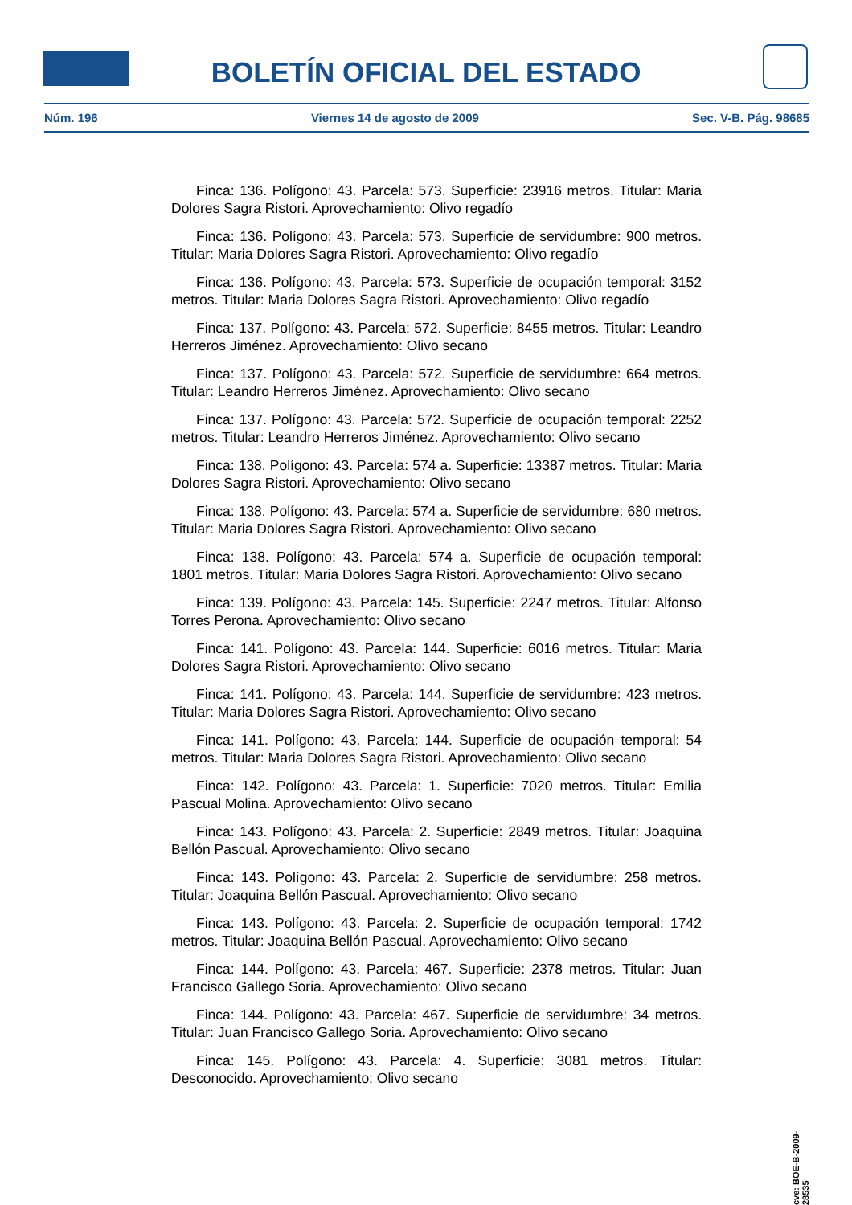BOLETÍN OFICIAL DEL ESTADO
Núm. 196 Viernes 14 de agosto de 2009 Sec. V-B. Pág. 98685
Finca: 136. Polígono: 43. Parcela: 573. Superficie: 23916 metros. Titular: Maria Dolores Sagra Ristori. Aprovechamiento: Olivo regadío
Finca: 136. Polígono: 43. Parcela: 573. Superficie de servidumbre: 900 metros. Titular: Maria Dolores Sagra Ristori. Aprovechamiento: Olivo regadío
Finca: 136. Polígono: 43. Parcela: 573. Superficie de ocupación temporal: 3152 metros. Titular: Maria Dolores Sagra Ristori. Aprovechamiento: Olivo regadío
Finca: 137. Polígono: 43. Parcela: 572. Superficie: 8455 metros. Titular: Leandro Herreros Jiménez. Aprovechamiento: Olivo secano
Finca: 137. Polígono: 43. Parcela: 572. Superficie de servidumbre: 664 metros. Titular: Leandro Herreros Jiménez. Aprovechamiento: Olivo secano
Finca: 137. Polígono: 43. Parcela: 572. Superficie de ocupación temporal: 2252 metros. Titular: Leandro Herreros Jiménez. Aprovechamiento: Olivo secano
Finca: 138. Polígono: 43. Parcela: 574 a. Superficie: 13387 metros. Titular: Maria Dolores Sagra Ristori. Aprovechamiento: Olivo secano
Finca: 138. Polígono: 43. Parcela: 574 a. Superficie de servidumbre: 680 metros. Titular: Maria Dolores Sagra Ristori. Aprovechamiento: Olivo secano
Finca: 138. Polígono: 43. Parcela: 574 a. Superficie de ocupación temporal: 1801 metros. Titular: Maria Dolores Sagra Ristori. Aprovechamiento: Olivo secano
Finca: 139. Polígono: 43. Parcela: 145. Superficie: 2247 metros. Titular: Alfonso Torres Perona. Aprovechamiento: Olivo secano
Finca: 141. Polígono: 43. Parcela: 144. Superficie: 6016 metros. Titular: Maria Dolores Sagra Ristori. Aprovechamiento: Olivo secano
Finca: 141. Polígono: 43. Parcela: 144. Superficie de servidumbre: 423 metros. Titular: Maria Dolores Sagra Ristori. Aprovechamiento: Olivo secano
Finca: 141. Polígono: 43. Parcela: 144. Superficie de ocupación temporal: 54 metros. Titular: Maria Dolores Sagra Ristori. Aprovechamiento: Olivo secano
Finca: 142. Polígono: 43. Parcela: 1. Superficie: 7020 metros. Titular: Emilia Pascual Molina. Aprovechamiento: Olivo secano
Finca: 143. Polígono: 43. Parcela: 2. Superficie: 2849 metros. Titular: Joaquina Bellón Pascual. Aprovechamiento: Olivo secano
Finca: 143. Polígono: 43. Parcela: 2. Superficie de servidumbre: 258 metros. Titular: Joaquina Bellón Pascual. Aprovechamiento: Olivo secano
Finca: 143. Polígono: 43. Parcela: 2. Superficie de ocupación temporal: 1742 metros. Titular: Joaquina Bellón Pascual. Aprovechamiento: Olivo secano
Finca: 144. Polígono: 43. Parcela: 467. Superficie: 2378 metros. Titular: Juan Francisco Gallego Soria. Aprovechamiento: Olivo secano
Finca: 144. Polígono: 43. Parcela: 467. Superficie de servidumbre: 34 metros. Titular: Juan Francisco Gallego Soria. Aprovechamiento: Olivo secano
Finca: 145. Polígono: 43. Parcela: 4. Superficie: 3081 metros. Titular: Desconocido. Aprovechamiento: Olivo secano
cve: BOE-B-2009-28535